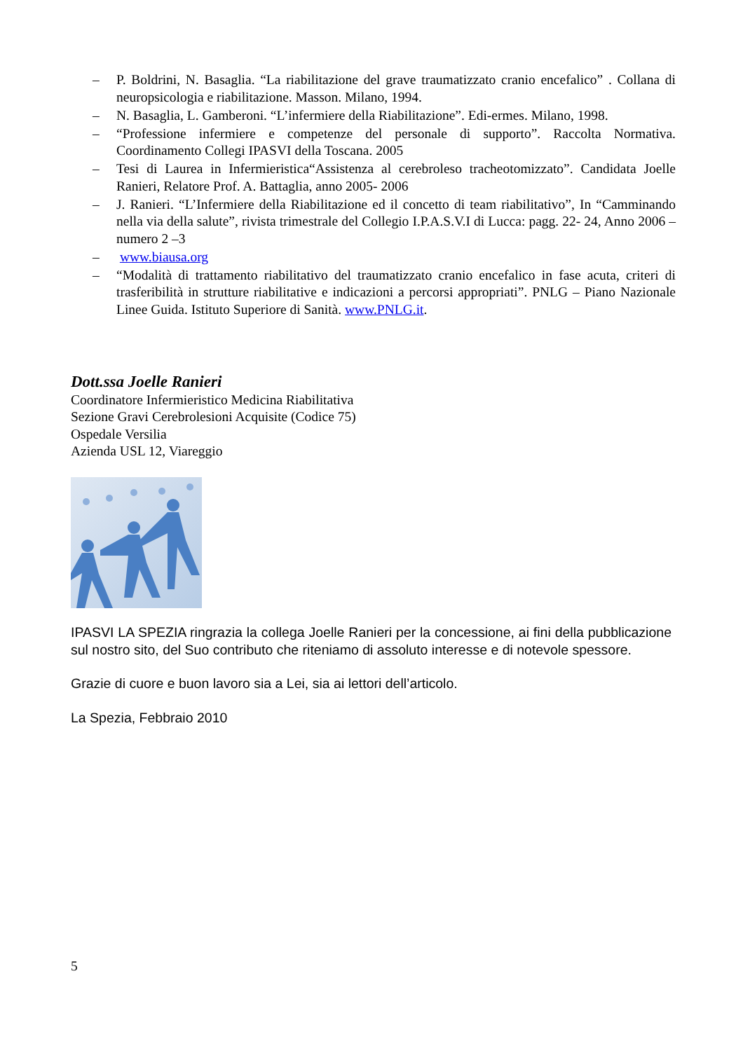– P. Boldrini, N. Basaglia. “La riabilitazione del grave traumatizzato cranio encefalico” . Collana di neuropsicologia e riabilitazione. Masson. Milano, 1994.
– N. Basaglia, L. Gamberoni. “L’infermiere della Riabilitazione”. Edi-ermes. Milano, 1998.
– “Professione infermiere e competenze del personale di supporto”. Raccolta Normativa. Coordinamento Collegi IPASVI della Toscana. 2005
– Tesi di Laurea in Infermieristica“Assistenza al cerebroleso tracheotomizzato”. Candidata Joelle Ranieri, Relatore Prof. A. Battaglia, anno 2005- 2006
– J. Ranieri. “L’Infermiere della Riabilitazione ed il concetto di team riabilitativo”, In “Camminando nella via della salute”, rivista trimestrale del Collegio I.P.A.S.V.I di Lucca: pagg. 22- 24, Anno 2006 – numero 2 –3
– www.biausa.org
– “Modalità di trattamento riabilitativo del traumatizzato cranio encefalico in fase acuta, criteri di trasferibilità in strutture riabilitative e indicazioni a percorsi appropriati”. PNLG – Piano Nazionale Linee Guida. Istituto Superiore di Sanità. www.PNLG.it.
Dott.ssa Joelle Ranieri
Coordinatore Infermieristico Medicina Riabilitativa
Sezione Gravi Cerebrolesioni Acquisite (Codice 75)
Ospedale Versilia
Azienda USL 12, Viareggio
IPASVI LA SPEZIA ringrazia la collega Joelle Ranieri per la concessione, ai fini della pubblicazione sul nostro sito, del Suo contributo che riteniamo di assoluto interesse e di notevole spessore.
Grazie di cuore e buon lavoro sia a Lei, sia ai lettori dell’articolo.
La Spezia, Febbraio 2010
5